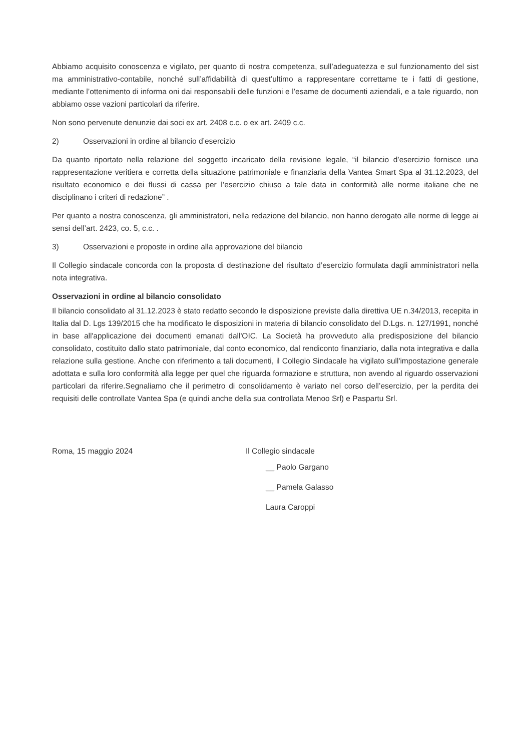Abbiamo acquisito conoscenza e vigilato, per quanto di nostra competenza, sull’adeguatezza e sul funzionamento del sist ma amministrativo-contabile, nonché sull’affidabilità di quest’ultimo a rappresentare correttame te i fatti di gestione, mediante l’ottenimento di informa oni dai responsabili delle funzioni e l’esame de documenti aziendali, e a tale riguardo, non abbiamo osse vazioni particolari da riferire.
Non sono pervenute denunzie dai soci ex art. 2408 c.c. o ex art. 2409 c.c.
2) Osservazioni in ordine al bilancio d’esercizio
Da quanto riportato nella relazione del soggetto incaricato della revisione legale, “il bilancio d’esercizio fornisce una rappresentazione veritiera e corretta della situazione patrimoniale e finanziaria della Vantea Smart Spa al 31.12.2023, del risultato economico e dei flussi di cassa per l’esercizio chiuso a tale data in conformità alle norme italiane che ne disciplinano i criteri di redazione” .
Per quanto a nostra conoscenza, gli amministratori, nella redazione del bilancio, non hanno derogato alle norme di legge ai sensi dell’art. 2423, co. 5, c.c. .
3) Osservazioni e proposte in ordine alla approvazione del bilancio
Il Collegio sindacale concorda con la proposta di destinazione del risultato d’esercizio formulata dagli amministratori nella nota integrativa.
Osservazioni in ordine al bilancio consolidato
Il bilancio consolidato al 31.12.2023 è stato redatto secondo le disposizione previste dalla direttiva UE n.34/2013, recepita in Italia dal D. Lgs 139/2015 che ha modificato le disposizioni in materia di bilancio consolidato del D.Lgs. n. 127/1991, nonché in base all'applicazione dei documenti emanati dall'OIC. La Società ha provveduto alla predisposizione del bilancio consolidato, costituito dallo stato patrimoniale, dal conto economico, dal rendiconto finanziario, dalla nota integrativa e dalla relazione sulla gestione. Anche con riferimento a tali documenti, il Collegio Sindacale ha vigilato sull'impostazione generale adottata e sulla loro conformità alla legge per quel che riguarda formazione e struttura, non avendo al riguardo osservazioni particolari da riferire.Segnaliamo che il perimetro di consolidamento è variato nel corso dell’esercizio, per la perdita dei requisiti delle controllate Vantea Spa (e quindi anche della sua controllata Menoo Srl) e Paspartu Srl.
Roma, 15 maggio 2024 Il Collegio sindacale
__ Paolo Gargano
__ Pamela Galasso
Laura Caroppi